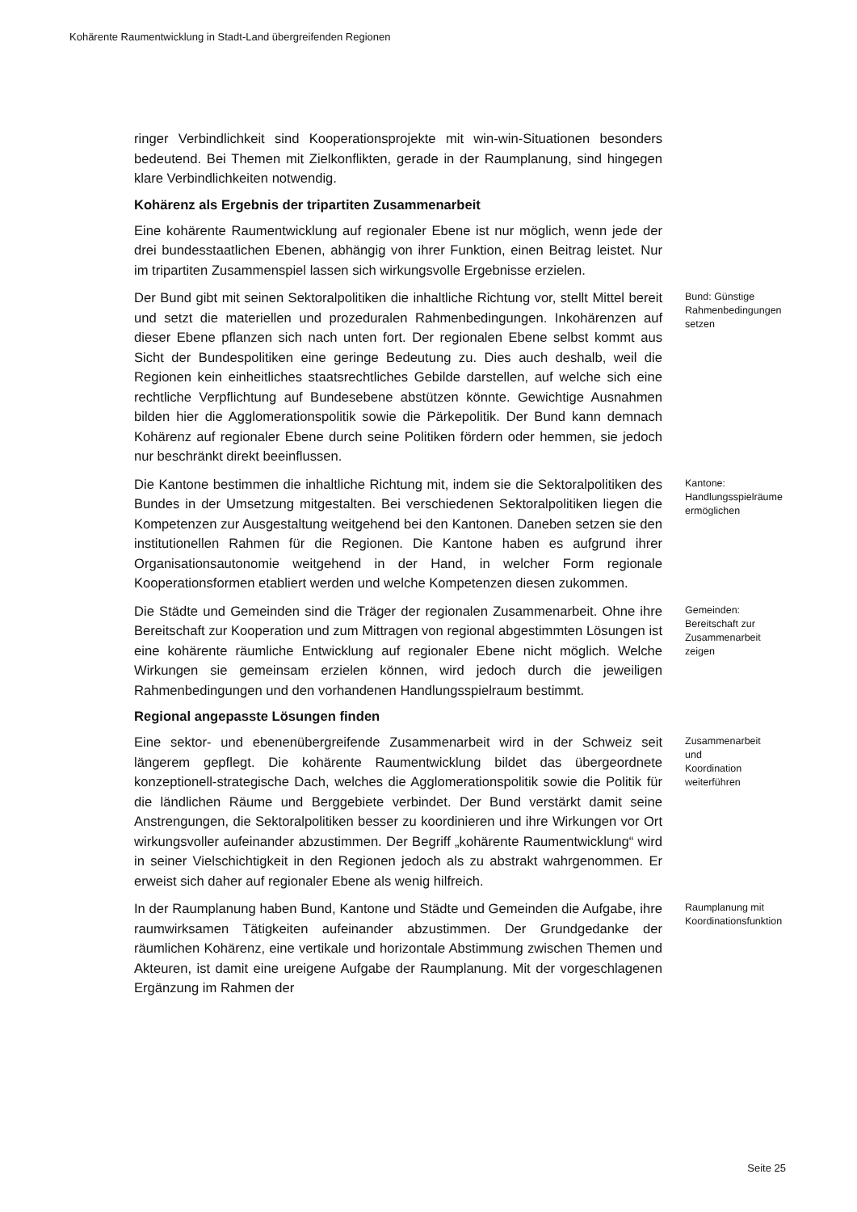Kohärente Raumentwicklung in Stadt-Land übergreifenden Regionen
ringer Verbindlichkeit sind Kooperationsprojekte mit win-win-Situationen besonders bedeutend. Bei Themen mit Zielkonflikten, gerade in der Raumplanung, sind hingegen klare Verbindlichkeiten notwendig.
Kohärenz als Ergebnis der tripartiten Zusammenarbeit
Eine kohärente Raumentwicklung auf regionaler Ebene ist nur möglich, wenn jede der drei bundesstaatlichen Ebenen, abhängig von ihrer Funktion, einen Beitrag leistet. Nur im tripartiten Zusammenspiel lassen sich wirkungsvolle Ergebnisse erzielen.
Der Bund gibt mit seinen Sektoralpolitiken die inhaltliche Richtung vor, stellt Mittel bereit und setzt die materiellen und prozeduralen Rahmenbedingungen. Inkohärenzen auf dieser Ebene pflanzen sich nach unten fort. Der regionalen Ebene selbst kommt aus Sicht der Bundespolitiken eine geringe Bedeutung zu. Dies auch deshalb, weil die Regionen kein einheitliches staatsrechtliches Gebilde darstellen, auf welche sich eine rechtliche Verpflichtung auf Bundesebene abstützen könnte. Gewichtige Ausnahmen bilden hier die Agglomerationspolitik sowie die Pärkepolitik. Der Bund kann demnach Kohärenz auf regionaler Ebene durch seine Politiken fördern oder hemmen, sie jedoch nur beschränkt direkt beeinflussen.
Bund: Günstige Rahmenbedingungen setzen
Die Kantone bestimmen die inhaltliche Richtung mit, indem sie die Sektoralpolitiken des Bundes in der Umsetzung mitgestalten. Bei verschiedenen Sektoralpolitiken liegen die Kompetenzen zur Ausgestaltung weitgehend bei den Kantonen. Daneben setzen sie den institutionellen Rahmen für die Regionen. Die Kantone haben es aufgrund ihrer Organisationsautonomie weitgehend in der Hand, in welcher Form regionale Kooperationsformen etabliert werden und welche Kompetenzen diesen zukommen.
Kantone: Handlungsspielräume ermöglichen
Die Städte und Gemeinden sind die Träger der regionalen Zusammenarbeit. Ohne ihre Bereitschaft zur Kooperation und zum Mittragen von regional abgestimmten Lösungen ist eine kohärente räumliche Entwicklung auf regionaler Ebene nicht möglich. Welche Wirkungen sie gemeinsam erzielen können, wird jedoch durch die jeweiligen Rahmenbedingungen und den vorhandenen Handlungsspielraum bestimmt.
Gemeinden: Bereitschaft zur Zusammenarbeit zeigen
Regional angepasste Lösungen finden
Eine sektor- und ebenenübergreifende Zusammenarbeit wird in der Schweiz seit längerem gepflegt. Die kohärente Raumentwicklung bildet das übergeordnete konzeptionell-strategische Dach, welches die Agglomerationspolitik sowie die Politik für die ländlichen Räume und Berggebiete verbindet. Der Bund verstärkt damit seine Anstrengungen, die Sektoralpolitiken besser zu koordinieren und ihre Wirkungen vor Ort wirkungsvoller aufeinander abzustimmen. Der Begriff „kohärente Raumentwicklung“ wird in seiner Vielschichtigkeit in den Regionen jedoch als zu abstrakt wahrgenommen. Er erweist sich daher auf regionaler Ebene als wenig hilfreich.
Zusammenarbeit und Koordination weiterführen
In der Raumplanung haben Bund, Kantone und Städte und Gemeinden die Aufgabe, ihre raumwirksamen Tätigkeiten aufeinander abzustimmen. Der Grundgedanke der räumlichen Kohärenz, eine vertikale und horizontale Abstimmung zwischen Themen und Akteuren, ist damit eine ureigene Aufgabe der Raumplanung. Mit der vorgeschlagenen Ergänzung im Rahmen der
Raumplanung mit Koordinationsfunktion
Seite 25